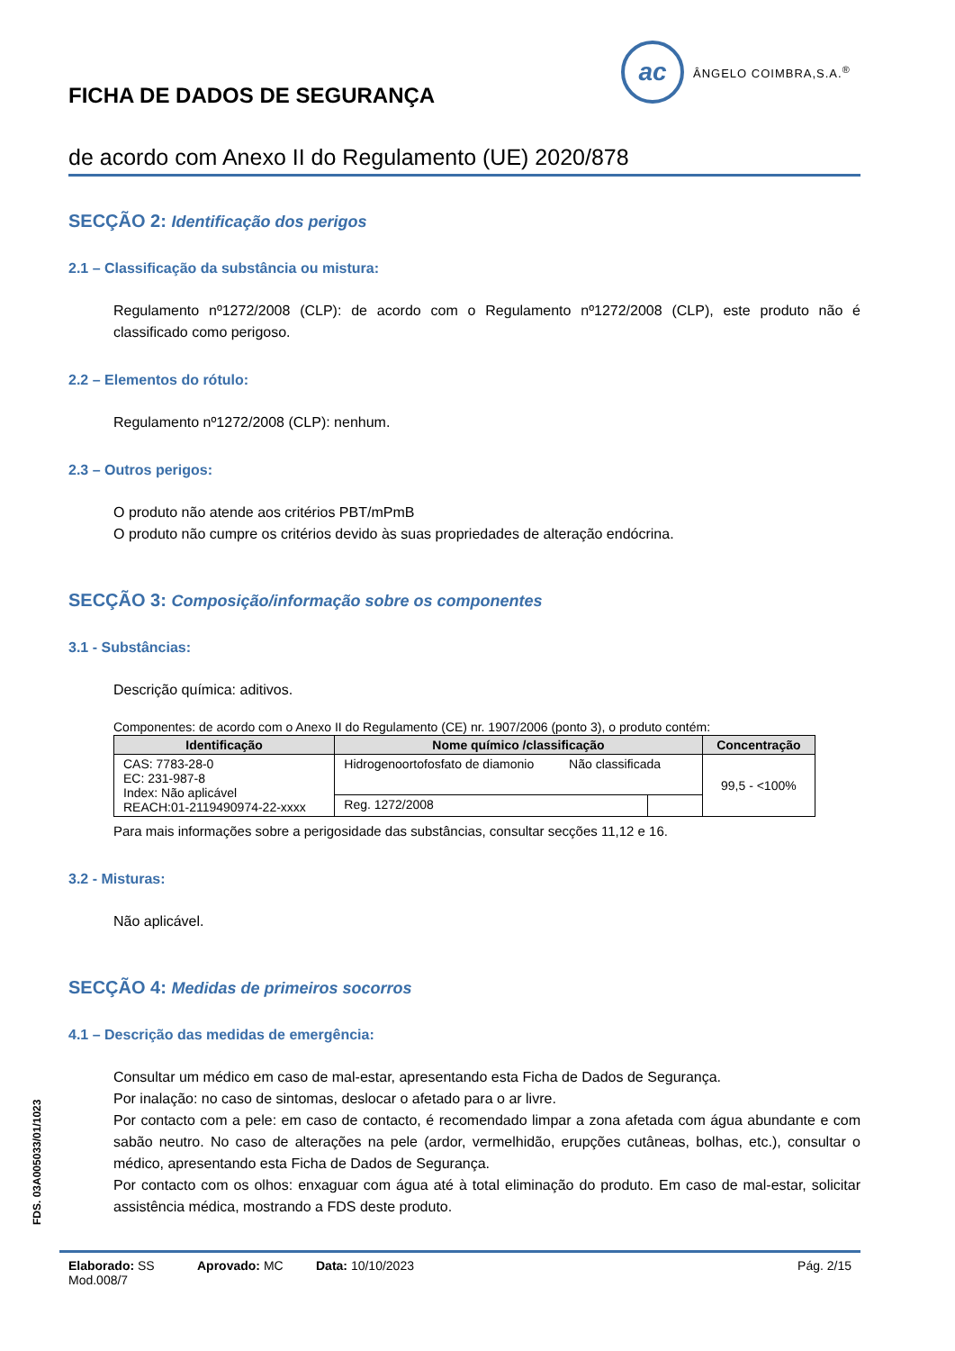ac
ÂNGELO COIMBRA,S.A.<sup>®</sup>
FICHA DE DADOS DE SEGURANÇA
de acordo com Anexo II do Regulamento (UE) 2020/878
SECÇÃO 2: Identificação dos perigos
2.1 – Classificação da substância ou mistura:
Regulamento nº1272/2008 (CLP): de acordo com o Regulamento nº1272/2008 (CLP), este produto não é classificado como perigoso.
2.2 – Elementos do rótulo:
Regulamento nº1272/2008 (CLP): nenhum.
2.3 – Outros perigos:
O produto não atende aos critérios PBT/mPmB
O produto não cumpre os critérios devido às suas propriedades de alteração endócrina.
SECÇÃO 3: Composição/informação sobre os componentes
3.1 - Substâncias:
Descrição química: aditivos.
Componentes: de acordo com o Anexo II do Regulamento (CE) nr. 1907/2006 (ponto 3), o produto contém:
| Identificação | Nome químico /classificação | | Concentração |
| --- | --- | --- | --- |
| CAS: 7783-28-0 EC: 231-987-8 Index: Não aplicável REACH:01-2119490974-22-xxxx | Hidrogenoortofosfato de diamonio Não classificada | | 99,5 - <100% |
| | Reg. 1272/2008 | | |
Para mais informações sobre a perigosidade das substâncias, consultar secções 11,12 e 16.
3.2 - Misturas:
Não aplicável.
SECÇÃO 4: Medidas de primeiros socorros
4.1 – Descrição das medidas de emergência:
Consultar um médico em caso de mal-estar, apresentando esta Ficha de Dados de Segurança.
Por inalação: no caso de sintomas, deslocar o afetado para o ar livre.
Por contacto com a pele: em caso de contacto, é recomendado limpar a zona afetada com água abundante e com sabão neutro. No caso de alterações na pele (ardor, vermelhidão, erupções cutâneas, bolhas, etc.), consultar o médico, apresentando esta Ficha de Dados de Segurança.
Por contacto com os olhos: enxaguar com água até à total eliminação do produto. Em caso de mal-estar, solicitar assistência médica, mostrando a FDS deste produto.
FDS. 03A005033/01/1023
Elaborado: SS Aprovado: MC Data: 10/10/2023 Pág. 2/15
Mod.008/7